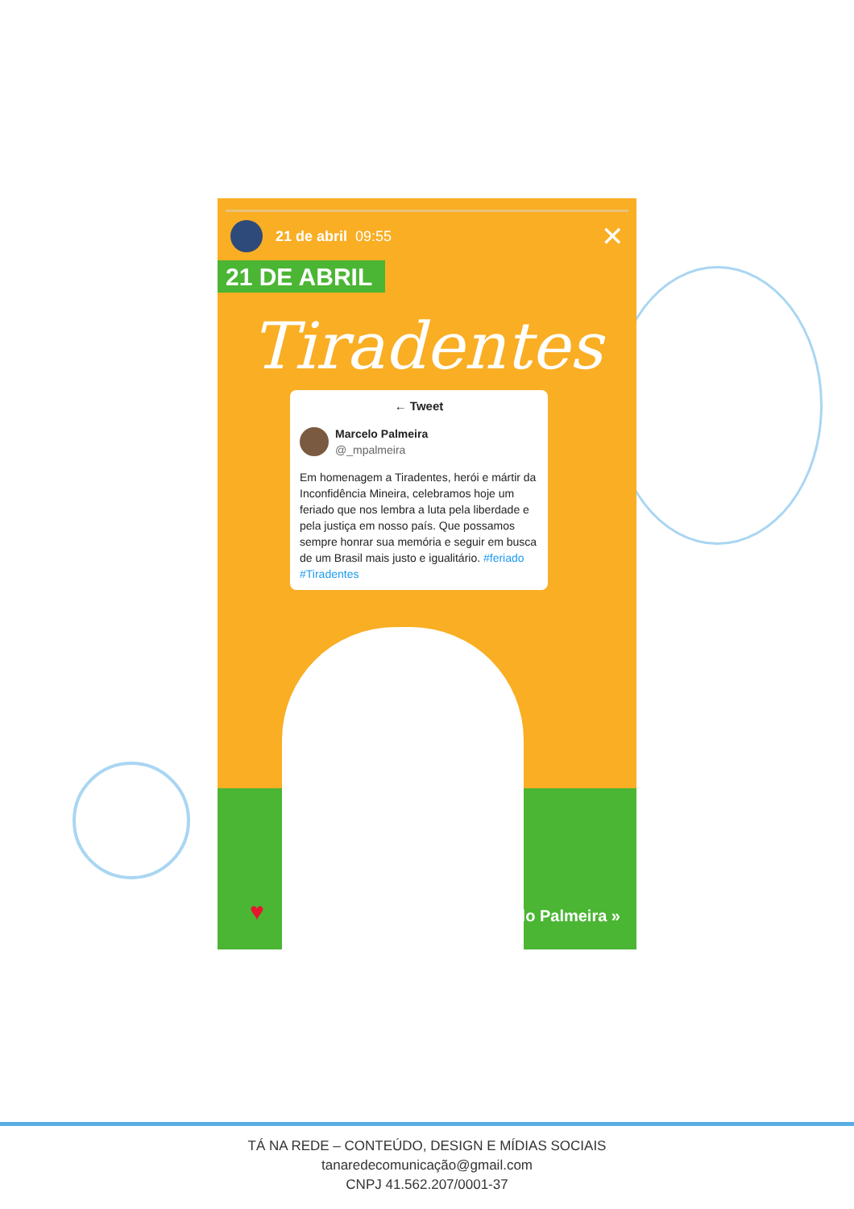21 de abril 09:55 ✕
21 DE ABRIL
Tiradentes
← Tweet
Marcelo Palmeira
@_mpalmeira
Em homenagem a Tiradentes, herói e mártir da Inconfidência Mineira, celebramos hoje um feriado que nos lembra a luta pela liberdade e pela justiça em nosso país. Que possamos sempre honrar sua memória e seguir em busca de um Brasil mais justo e igualitário. #feriado #Tiradentes
♥ Marcelo Palmeira »
TÁ NA REDE – CONTEÚDO, DESIGN E MÍDIAS SOCIAIS
tanaredecomunicação@gmail.com
CNPJ 41.562.207/0001-37